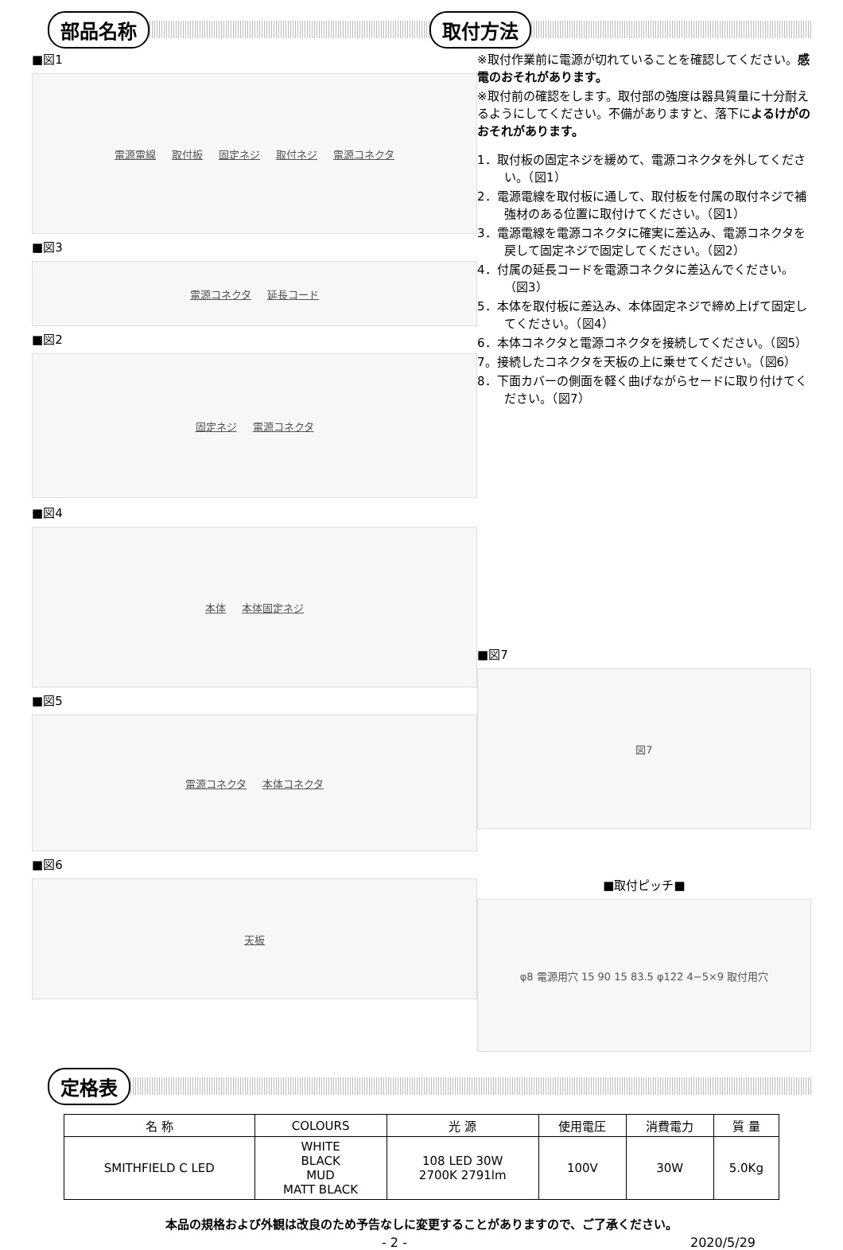部品名称 取付方法
■図1
電源電線 取付板 固定ネジ 取付ネジ 電源コネクタ
■図3
電源コネクタ 延長コード
■図2
固定ネジ 電源コネクタ
※取付作業前に電源が切れていることを確認してください。感電のおそれがあります。
※取付前の確認をします。取付部の強度は器具質量に十分耐えるようにしてください。不備がありますと、落下によるけがのおそれがあります。
1．取付板の固定ネジを緩めて、電源コネクタを外してください。（図1）
2．電源電線を取付板に通して、取付板を付属の取付ネジで補強材のある位置に取付けてください。（図1）
3．電源電線を電源コネクタに確実に差込み、電源コネクタを戻して固定ネジで固定してください。（図2）
4．付属の延長コードを電源コネクタに差込んでください。（図3）
5．本体を取付板に差込み、本体固定ネジで締め上げて固定してください。（図4）
6．本体コネクタと電源コネクタを接続してください。（図5）
7。接続したコネクタを天板の上に乗せてください。（図6）
8．下面カバーの側面を軽く曲げながらセードに取り付けてください。（図7）
■図4
本体 本体固定ネジ
■図5
電源コネクタ 本体コネクタ
■図6
天板
■図7
図7
■取付ピッチ■
φ8 電源用穴 15 90 15 83.5 φ122 4−5×9 取付用穴
定格表
| 名 称 | COLOURS | 光 源 | 使用電圧 | 消費電力 | 質 量 |
| --- | --- | --- | --- | --- | --- |
| SMITHFIELD C LED | WHITE BLACK MUD MATT BLACK | 108 LED 30W 2700K 2791lm | 100V | 30W | 5.0Kg |
本品の規格および外観は改良のため予告なしに変更することがありますので、ご了承ください。
- 2 - 2020/5/29